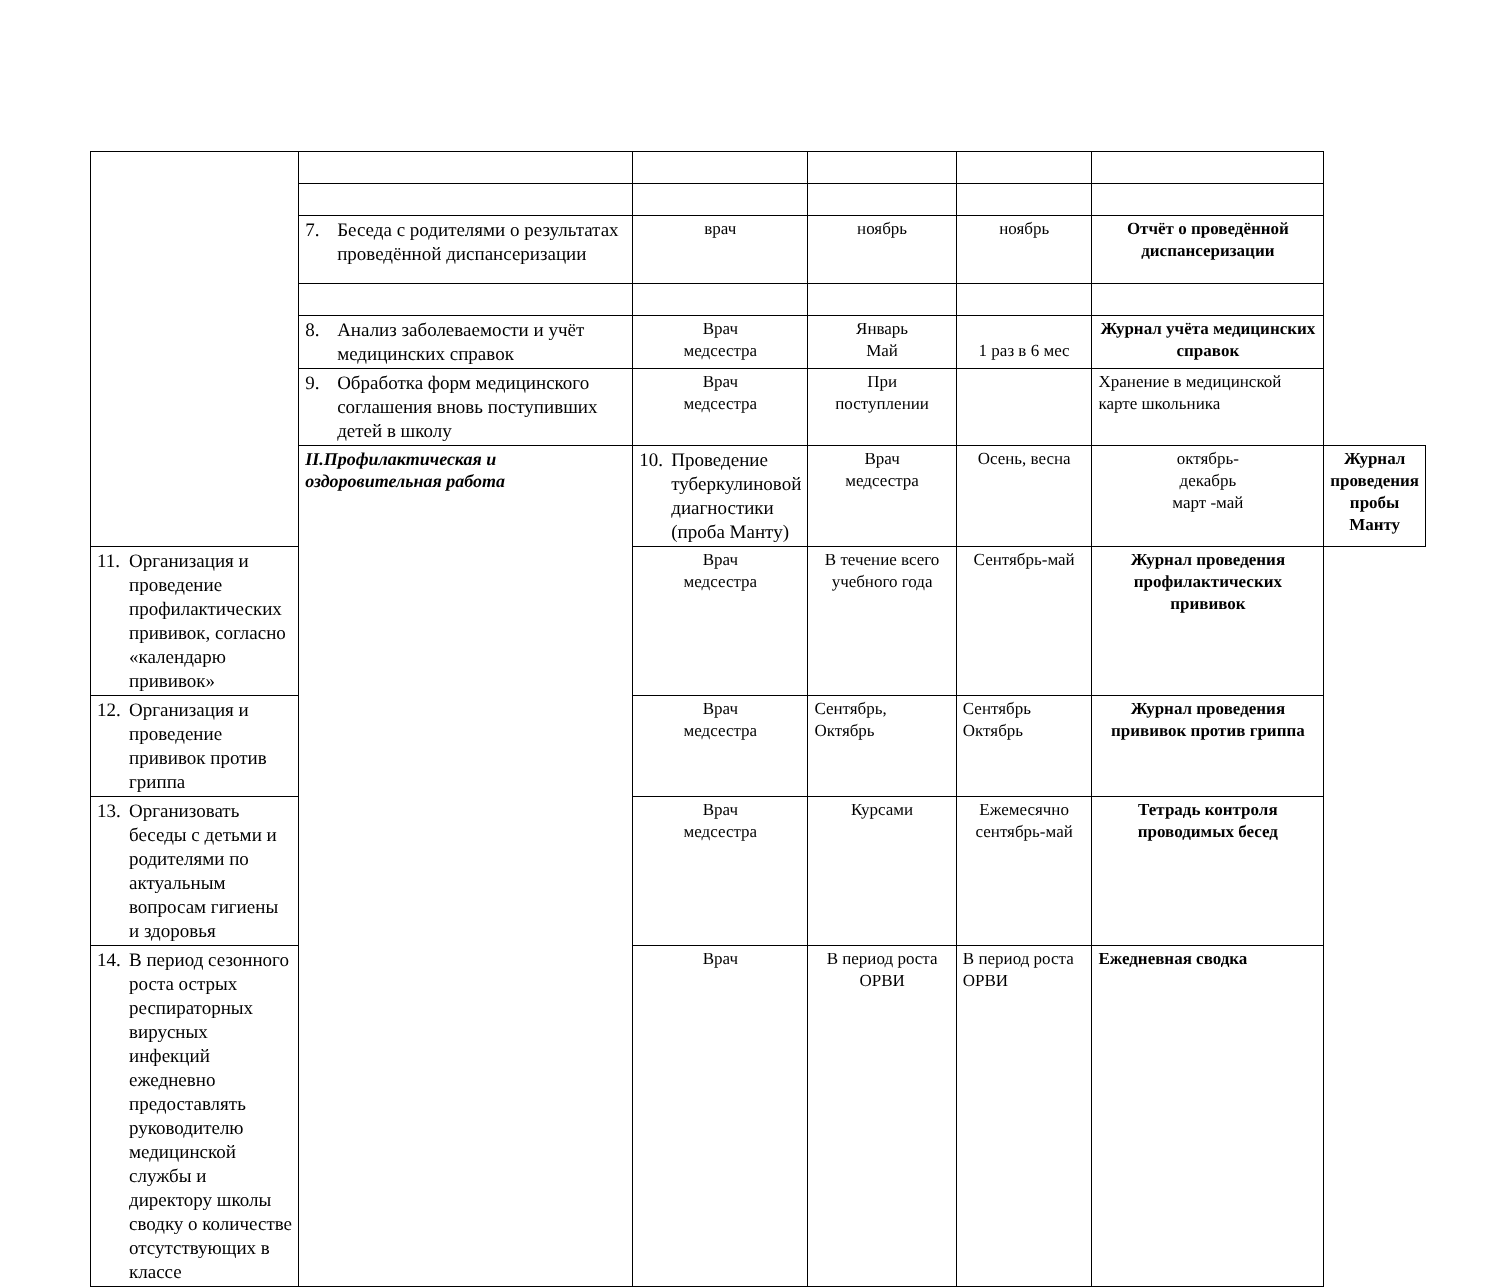| | 7. Беседа с родителями о результатах проведённой диспансеризации | врач | ноябрь | ноябрь | Отчёт о проведённой диспансеризации | |
| | 8. Анализ заболеваемости и учёт медицинских справок | Врач медсестра | Январь Май | 1 раз в 6 мес | Журнал учёта медицинских справок | |
| | 9. Обработка форм медицинского соглашения вновь поступивших детей в школу | Врач медсестра | При поступлении | | Хранение в медицинской карте школьника | |
| | II.Профилактическая и оздоровительная работа | 10. Проведение туберкулиновой диагностики (проба Манту) | Врач медсестра | Осень, весна | октябрь- декабрь март -май | Журнал проведения пробы Манту |
| 11. Организация и проведение профилактических прививок, согласно «календарю прививок» | | Врач медсестра | В течение всего учебного года | Сентябрь-май | Журнал проведения профилактических прививок | |
| 12. Организация и проведение прививок против гриппа | | Врач медсестра | Сентябрь, Октябрь | Сентябрь Октябрь | Журнал проведения прививок против гриппа | |
| 13. Организовать беседы с детьми и родителями по актуальным вопросам гигиены и здоровья | | Врач медсестра | Курсами | Ежемесячно сентябрь-май | Тетрадь контроля проводимых бесед | |
| 14. В период сезонного роста острых респираторных вирусных инфекций ежедневно предоставлять руководителю медицинской службы и директору школы сводку о количестве отсутствующих в классе | | Врач | В период роста ОРВИ | В период роста ОРВИ | Ежедневная сводка | |